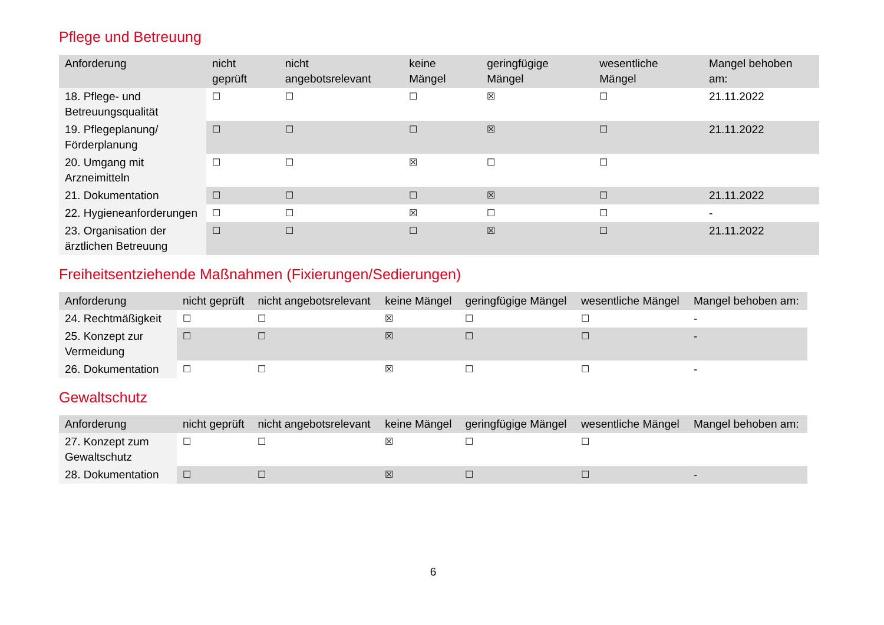Pflege und Betreuung
| Anforderung | nicht geprüft | nicht angebotsrelevant | keine Mängel | geringfügige Mängel | wesentliche Mängel | Mangel behoben am: |
| --- | --- | --- | --- | --- | --- | --- |
| 18. Pflege- und Betreuungsqualität | ☐ | ☐ | ☐ | ☒ | ☐ | 21.11.2022 |
| 19. Pflegeplanung/ Förderplanung | ☐ | ☐ | ☐ | ☒ | ☐ | 21.11.2022 |
| 20. Umgang mit Arzneimitteln | ☐ | ☐ | ☒ | ☐ | ☐ | |
| 21. Dokumentation | ☐ | ☐ | ☐ | ☒ | ☐ | 21.11.2022 |
| 22. Hygieneanforderungen | ☐ | ☐ | ☒ | ☐ | ☐ | - |
| 23. Organisation der ärztlichen Betreuung | ☐ | ☐ | ☐ | ☒ | ☐ | 21.11.2022 |
Freiheitsentziehende Maßnahmen (Fixierungen/Sedierungen)
| Anforderung | nicht geprüft | nicht angebotsrelevant | keine Mängel | geringfügige Mängel | wesentliche Mängel | Mangel behoben am: |
| --- | --- | --- | --- | --- | --- | --- |
| 24. Rechtmäßigkeit | ☐ | ☐ | ☒ | ☐ | ☐ | - |
| 25. Konzept zur Vermeidung | ☐ | ☐ | ☒ | ☐ | ☐ | - |
| 26. Dokumentation | ☐ | ☐ | ☒ | ☐ | ☐ | - |
Gewaltschutz
| Anforderung | nicht geprüft | nicht angebotsrelevant | keine Mängel | geringfügige Mängel | wesentliche Mängel | Mangel behoben am: |
| --- | --- | --- | --- | --- | --- | --- |
| 27. Konzept zum Gewaltschutz | ☐ | ☐ | ☒ | ☐ | ☐ | |
| 28. Dokumentation | ☐ | ☐ | ☒ | ☐ | ☐ | - |
6